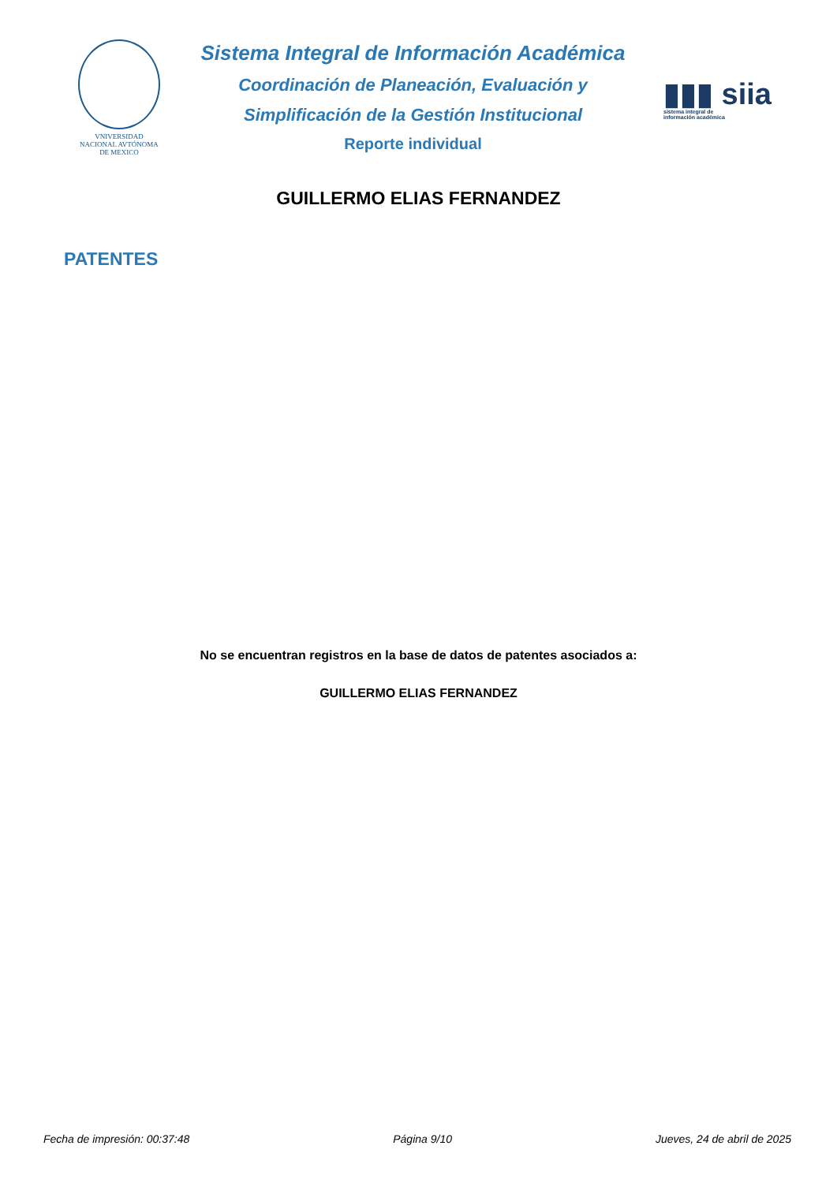VNIVERSIDAD NACIONAL AVTÓNOMA DE MEXICO
Sistema Integral de Información Académica
Coordinación de Planeación, Evaluación y
Simplificación de la Gestión Institucional
Reporte individual
▮▮▮ siia
sistema integral de
información académica
GUILLERMO ELIAS FERNANDEZ
PATENTES
No se encuentran registros en la base de datos de patentes asociados a:
GUILLERMO ELIAS FERNANDEZ
Fecha de impresión: 00:37:48 Página 9/10 Jueves, 24 de abril de 2025